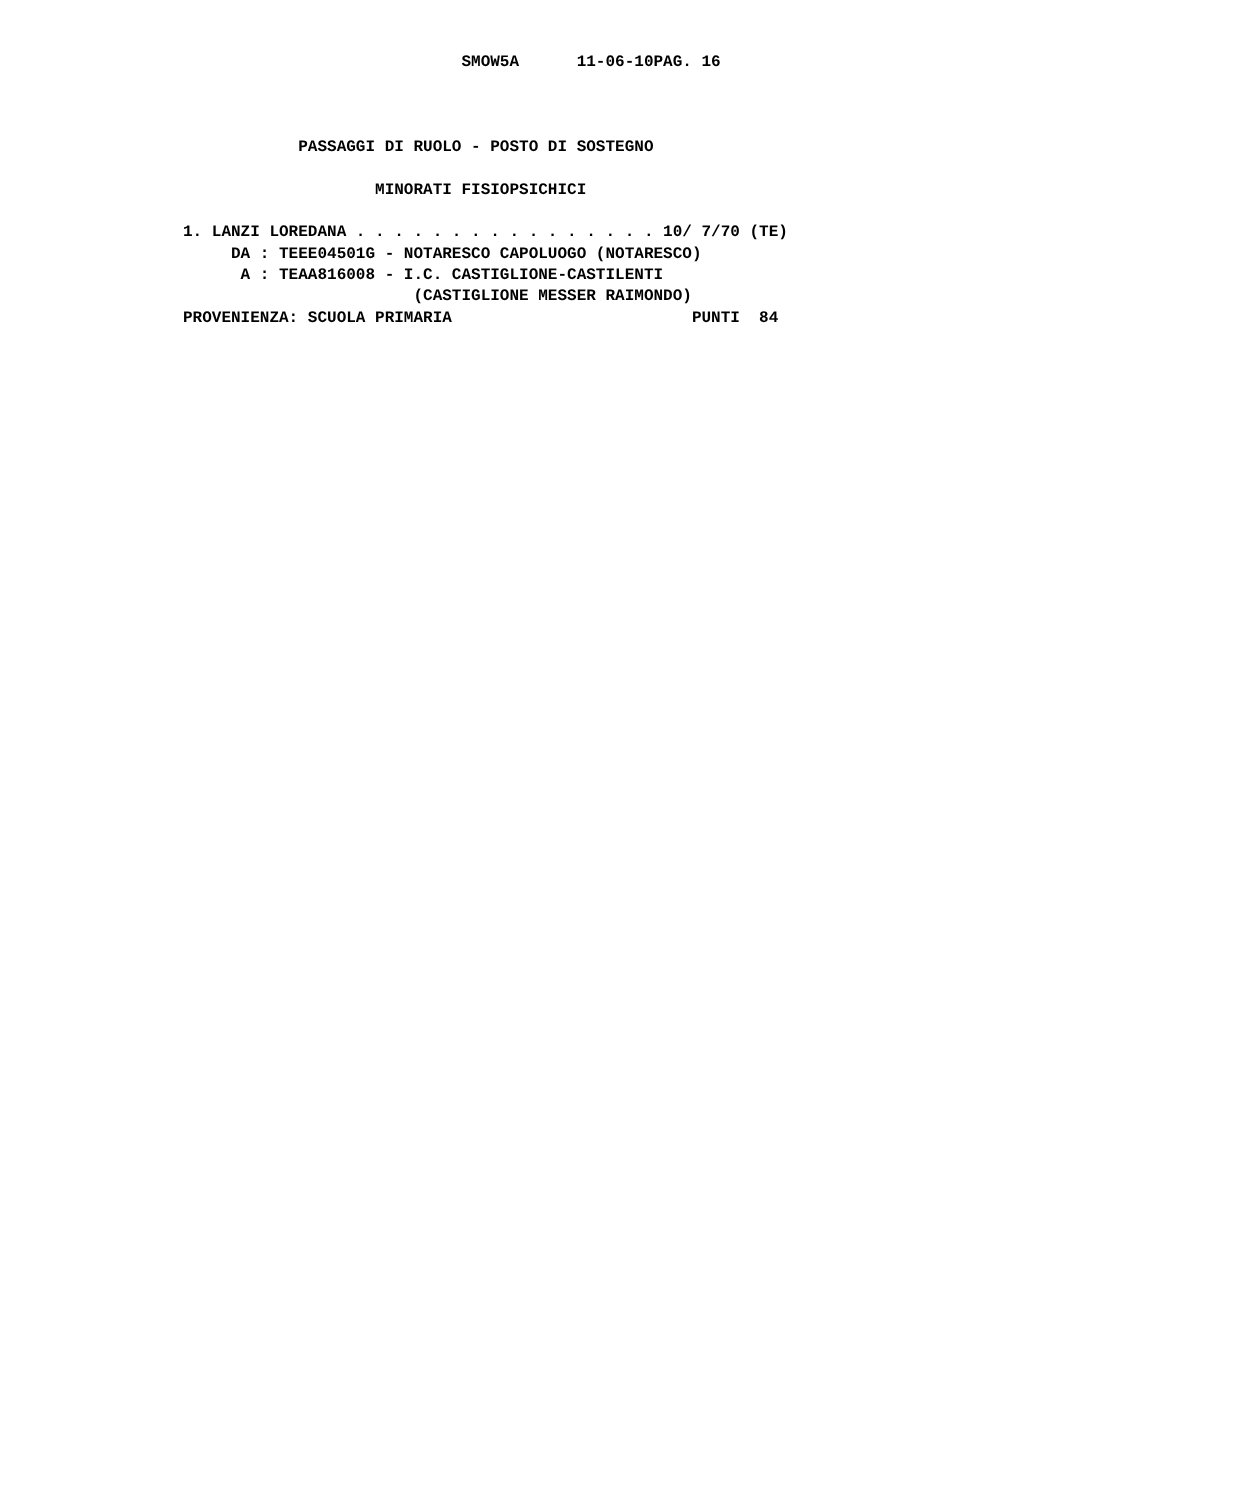SMOW5A      11-06-10PAG. 16



            PASSAGGI DI RUOLO - POSTO DI SOSTEGNO

                    MINORATI FISIOPSICHICI

1. LANZI LOREDANA . . . . . . . . . . . . . . . . 10/ 7/70 (TE)
     DA : TEEE04501G - NOTARESCO CAPOLUOGO (NOTARESCO)
      A : TEAA816008 - I.C. CASTIGLIONE-CASTILENTI
                        (CASTIGLIONE MESSER RAIMONDO)
PROVENIENZA: SCUOLA PRIMARIA                         PUNTI  84